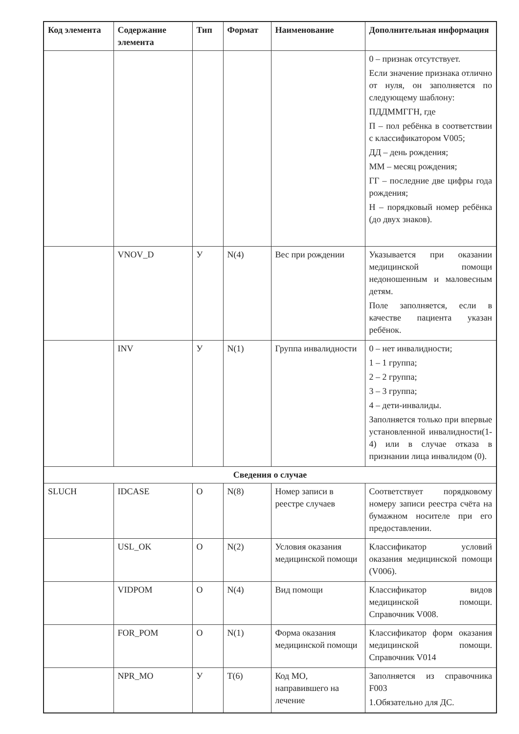| Код элемента | Содержание элемента | Тип | Формат | Наименование | Дополнительная информация |
| --- | --- | --- | --- | --- | --- |
| | | | | | 0 – признак отсутствует. Если значение признака отлично от нуля, он заполняется по следующему шаблону: ПДДММГГН, где П – пол ребёнка в соответствии с классификатором V005; ДД – день рождения; ММ – месяц рождения; ГГ – последние две цифры года рождения; Н – порядковый номер ребёнка (до двух знаков). |
| | VNOV_D | У | N(4) | Вес при рождении | Указывается при оказании медицинской помощи недоношенным и маловесным детям. Поле заполняется, если в качестве пациента указан ребёнок. |
| | INV | У | N(1) | Группа инвалидности | 0 – нет инвалидности; 1 – 1 группа; 2 – 2 группа; 3 – 3 группа; 4 – дети-инвалиды. Заполняется только при впервые установленной инвалидности(1-4) или в случае отказа в признании лица инвалидом (0). |
| Сведения о случае | | | | | |
| SLUCH | IDCASE | О | N(8) | Номер записи в реестре случаев | Соответствует порядковому номеру записи реестра счёта на бумажном носителе при его предоставлении. |
| | USL_OK | О | N(2) | Условия оказания медицинской помощи | Классификатор условий оказания медицинской помощи (V006). |
| | VIDPOM | О | N(4) | Вид помощи | Классификатор видов медицинской помощи. Справочник V008. |
| | FOR_POM | О | N(1) | Форма оказания медицинской помощи | Классификатор форм оказания медицинской помощи. Справочник V014 |
| | NPR_MO | У | T(6) | Код МО, направившего на лечение | Заполняется из справочника F003 1.Обязательно для ДС. |